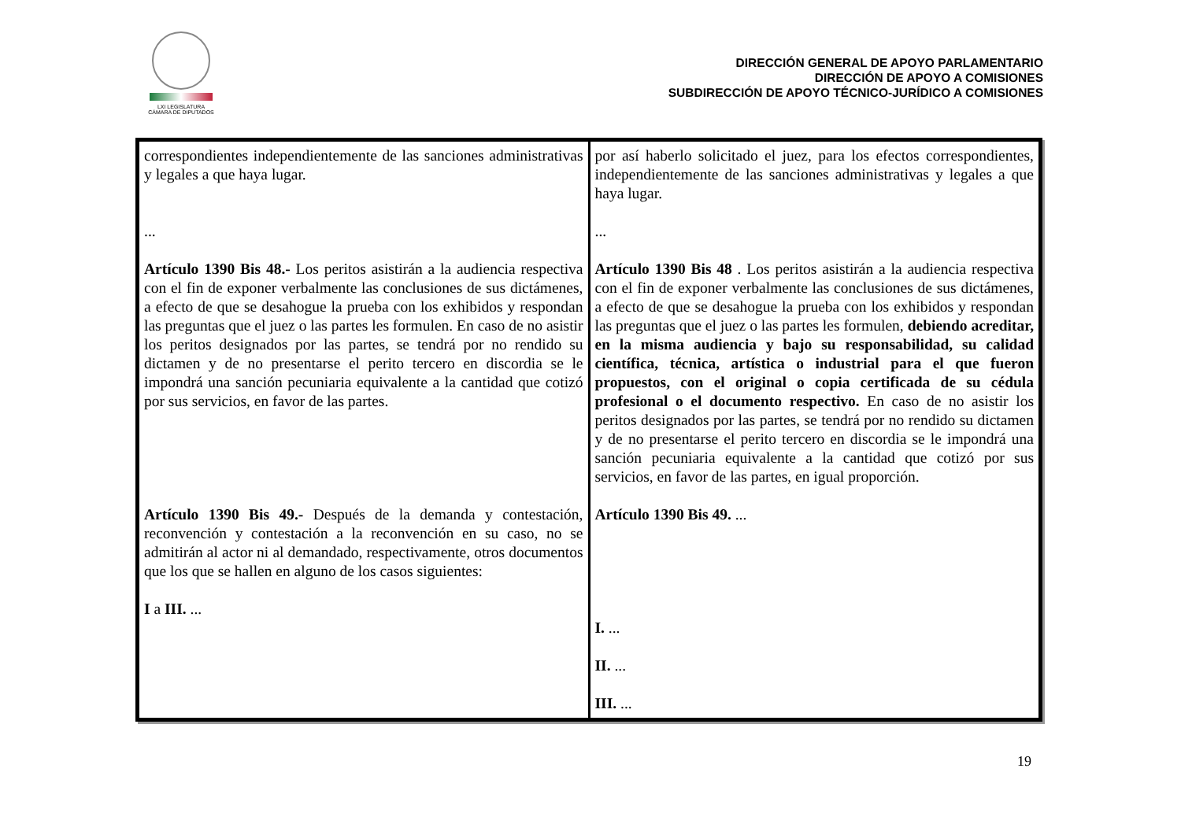LXI LEGISLATURA
CÁMARA DE DIPUTADOS
DIRECCIÓN GENERAL DE APOYO PARLAMENTARIO
DIRECCIÓN DE APOYO A COMISIONES
SUBDIRECCIÓN DE APOYO TÉCNICO-JURÍDICO A COMISIONES
| correspondientes independientemente de las sanciones administrativas y legales a que haya lugar. ... Artículo 1390 Bis 48.- Los peritos asistirán a la audiencia respectiva con el fin de exponer verbalmente las conclusiones de sus dictámenes, a efecto de que se desahogue la prueba con los exhibidos y respondan las preguntas que el juez o las partes les formulen. En caso de no asistir los peritos designados por las partes, se tendrá por no rendido su dictamen y de no presentarse el perito tercero en discordia se le impondrá una sanción pecuniaria equivalente a la cantidad que cotizó por sus servicios, en favor de las partes. Artículo 1390 Bis 49.- Después de la demanda y contestación, reconvención y contestación a la reconvención en su caso, no se admitirán al actor ni al demandado, respectivamente, otros documentos que los que se hallen en alguno de los casos siguientes: I a III. ... | por así haberlo solicitado el juez, para los efectos correspondientes, independientemente de las sanciones administrativas y legales a que haya lugar. ... Artículo 1390 Bis 48 . Los peritos asistirán a la audiencia respectiva con el fin de exponer verbalmente las conclusiones de sus dictámenes, a efecto de que se desahogue la prueba con los exhibidos y respondan las preguntas que el juez o las partes les formulen, debiendo acreditar, en la misma audiencia y bajo su responsabilidad, su calidad científica, técnica, artística o industrial para el que fueron propuestos, con el original o copia certificada de su cédula profesional o el documento respectivo. En caso de no asistir los peritos designados por las partes, se tendrá por no rendido su dictamen y de no presentarse el perito tercero en discordia se le impondrá una sanción pecuniaria equivalente a la cantidad que cotizó por sus servicios, en favor de las partes, en igual proporción. Artículo 1390 Bis 49. ... I. ... II. ... III. ... |
19